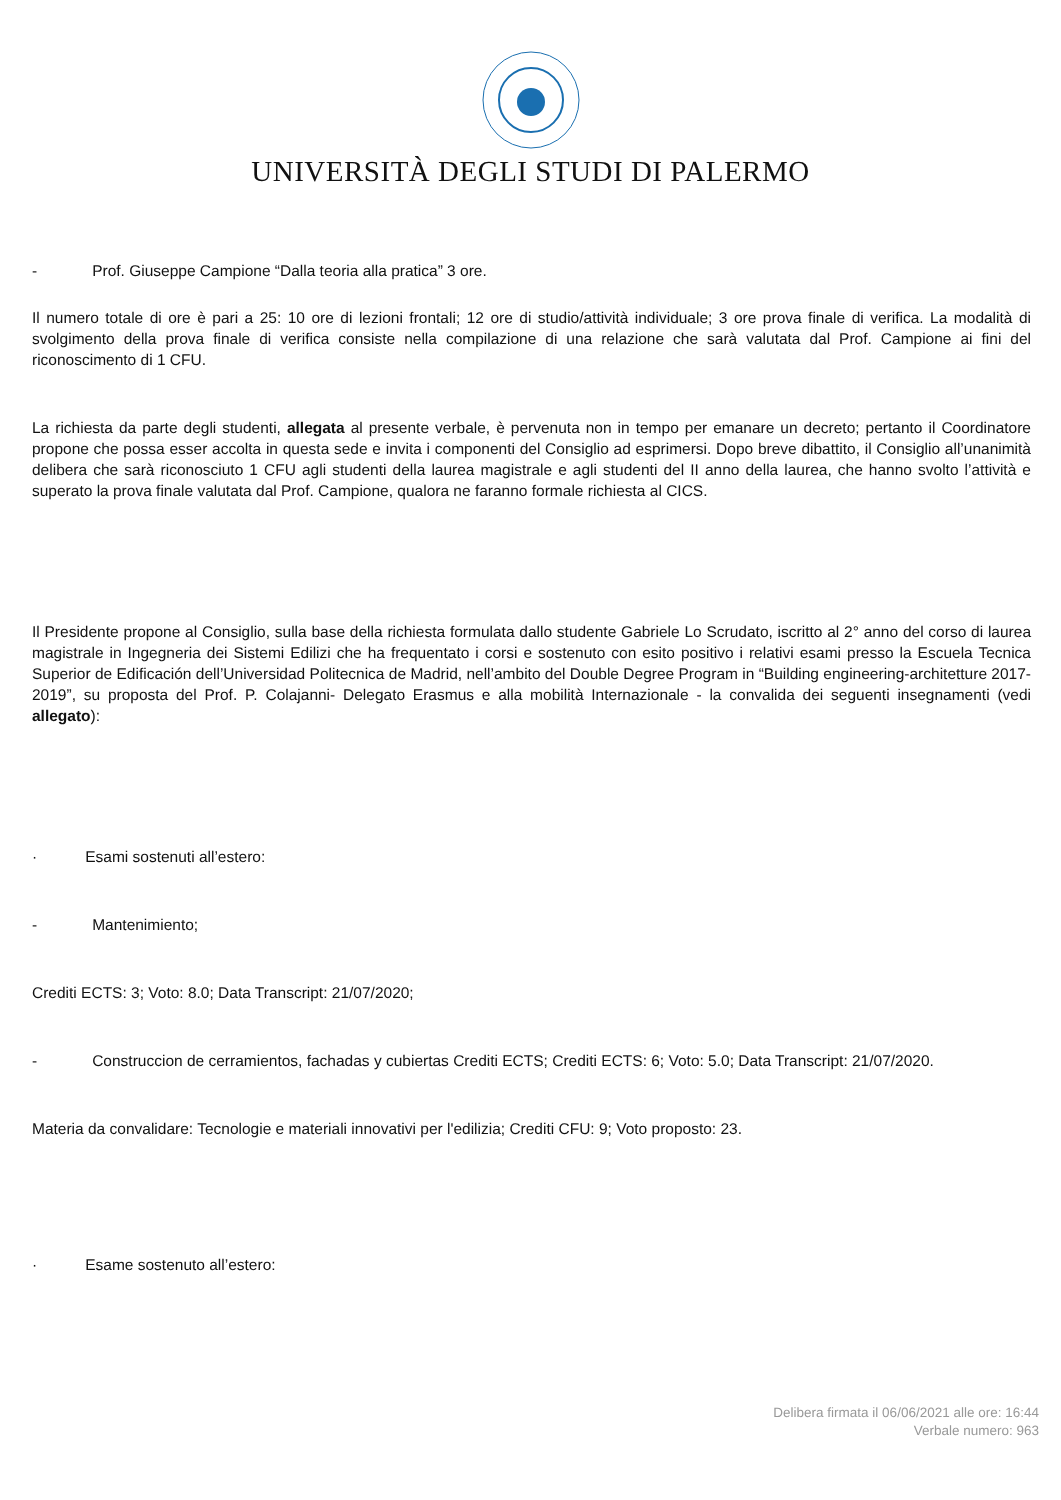UNIVERSITÀ DEGLI STUDI DI PALERMO
- Prof. Giuseppe Campione “Dalla teoria alla pratica” 3 ore.
Il numero totale di ore è pari a 25: 10 ore di lezioni frontali; 12 ore di studio/attività individuale; 3 ore prova finale di verifica. La modalità di svolgimento della prova finale di verifica consiste nella compilazione di una relazione che sarà valutata dal Prof. Campione ai fini del riconoscimento di 1 CFU.
La richiesta da parte degli studenti, allegata al presente verbale, è pervenuta non in tempo per emanare un decreto; pertanto il Coordinatore propone che possa esser accolta in questa sede e invita i componenti del Consiglio ad esprimersi. Dopo breve dibattito, il Consiglio all’unanimità delibera che sarà riconosciuto 1 CFU agli studenti della laurea magistrale e agli studenti del II anno della laurea, che hanno svolto l’attività e superato la prova finale valutata dal Prof. Campione, qualora ne faranno formale richiesta al CICS.
Il Presidente propone al Consiglio, sulla base della richiesta formulata dallo studente Gabriele Lo Scrudato, iscritto al 2° anno del corso di laurea magistrale in Ingegneria dei Sistemi Edilizi che ha frequentato i corsi e sostenuto con esito positivo i relativi esami presso la Escuela Tecnica Superior de Edificación dell’Universidad Politecnica de Madrid, nell’ambito del Double Degree Program in “Building engineering-architetture 2017-2019”, su proposta del Prof. P. Colajanni- Delegato Erasmus e alla mobilità Internazionale - la convalida dei seguenti insegnamenti (vedi allegato):
· Esami sostenuti all’estero:
- Mantenimiento;
Crediti ECTS: 3; Voto: 8.0; Data Transcript: 21/07/2020;
- Construccion de cerramientos, fachadas y cubiertas Crediti ECTS; Crediti ECTS: 6; Voto: 5.0; Data Transcript: 21/07/2020.
Materia da convalidare: Tecnologie e materiali innovativi per l'edilizia; Crediti CFU: 9; Voto proposto: 23.
· Esame sostenuto all’estero:
Delibera firmata il 06/06/2021 alle ore: 16:44
Verbale numero: 963